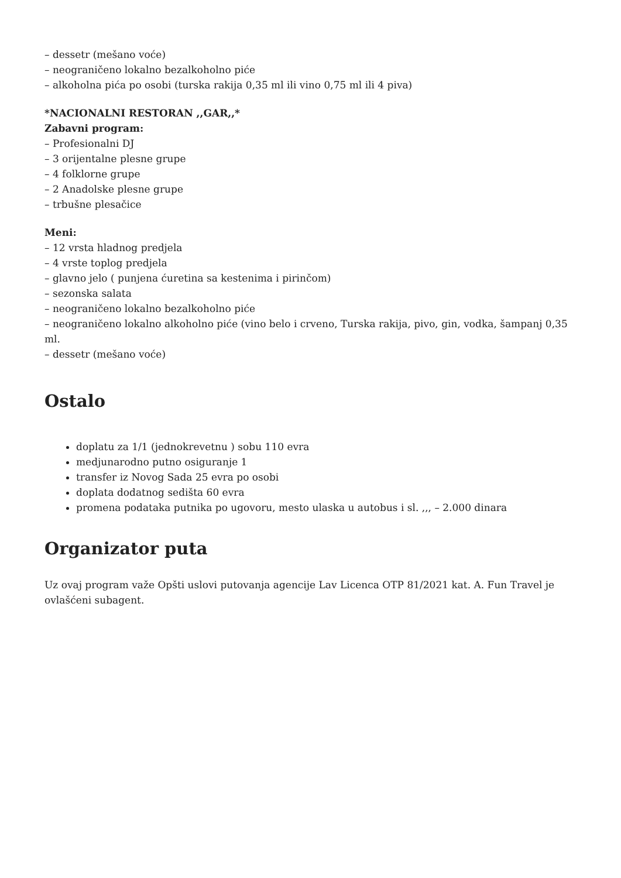– dessetr (mešano voće)
– neograničeno lokalno bezalkoholno piće
– alkoholna pića po osobi (turska rakija 0,35 ml ili vino 0,75 ml ili 4 piva)
*NACIONALNI RESTORAN ,,GAR,,*
Zabavni program:
– Profesionalni DJ
– 3 orijentalne plesne grupe
– 4 folklorne grupe
– 2 Anadolske plesne grupe
– trbušne plesačice
Meni:
– 12 vrsta hladnog predjela
– 4 vrste toplog predjela
– glavno jelo ( punjena ćuretina sa kestenima i pirinčom)
– sezonska salata
– neograničeno lokalno bezalkoholno piće
– neograničeno lokalno alkoholno piće (vino belo i crveno, Turska rakija, pivo, gin, vodka, šampanj 0,35 ml.
– dessetr (mešano voće)
Ostalo
doplatu za 1/1 (jednokrevetnu ) sobu 110 evra
medjunarodno putno osiguranje 1
transfer iz Novog Sada 25 evra po osobi
doplata dodatnog sedišta 60 evra
promena podataka putnika po ugovoru, mesto ulaska u autobus i sl. ,,, – 2.000 dinara
Organizator puta
Uz ovaj program važe Opšti uslovi putovanja agencije Lav Licenca OTP 81/2021 kat. A. Fun Travel je ovlašćeni subagent.